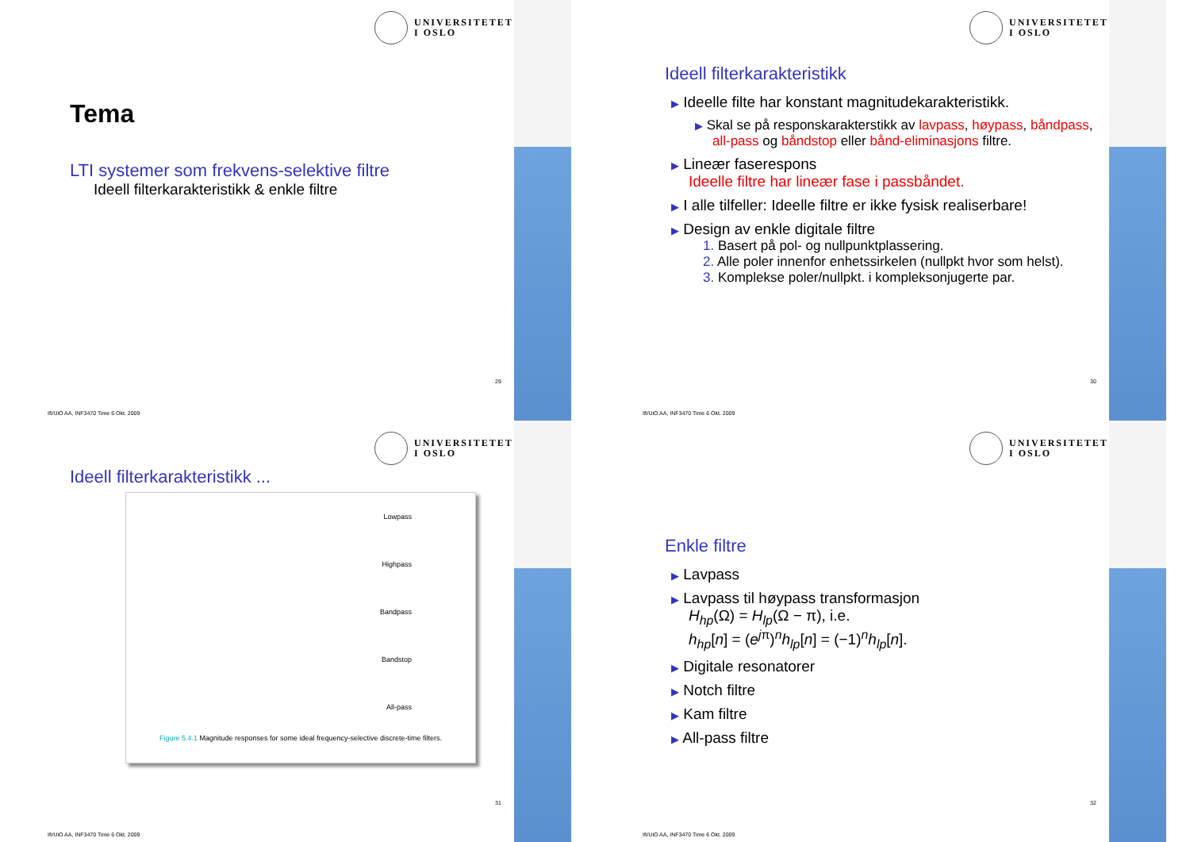UNIVERSITETET
I OSLO
Tema
LTI systemer som frekvens-selektive filtre
Ideell filterkarakteristikk & enkle filtre
29
Ifi/UiO AA, INF3470 Time 6 Okt. 2009
UNIVERSITETET
I OSLO
Ideell filterkarakteristikk
▶ Ideelle filte har konstant magnitudekarakteristikk.
▶ Skal se på responskarakterstikk av lavpass, høypass, båndpass, all-pass og båndstop eller bånd-eliminasjons filtre.
▶ Lineær faserespons
Ideelle filtre har lineær fase i passbåndet.
▶ I alle tilfeller: Ideelle filtre er ikke fysisk realiserbare!
▶ Design av enkle digitale filtre
1. Basert på pol- og nullpunktplassering.
2. Alle poler innenfor enhetssirkelen (nullpkt hvor som helst).
3. Komplekse poler/nullpkt. i kompleksonjugerte par.
30
Ifi/UiO AA, INF3470 Time 6 Okt. 2009
UNIVERSITETET
I OSLO
Ideell filterkarakteristikk ...
Lowpass
Highpass
Bandpass
Bandstop
All-pass
Figure 5.4.1 Magnitude responses for some ideal frequency-selective discrete-time filters.
31
Ifi/UiO AA, INF3470 Time 6 Okt. 2009
UNIVERSITETET
I OSLO
Enkle filtre
▶ Lavpass
▶ Lavpass til høypass transformasjon
H<sub>hp</sub>(Ω) = H<sub>lp</sub>(Ω − π), i.e.
h<sub>hp</sub>[n] = (e<sup>jπ</sup>)<sup>n</sup>h<sub>lp</sub>[n] = (−1)<sup>n</sup>h<sub>lp</sub>[n].
▶ Digitale resonatorer
▶ Notch filtre
▶ Kam filtre
▶ All-pass filtre
32
Ifi/UiO AA, INF3470 Time 6 Okt. 2009